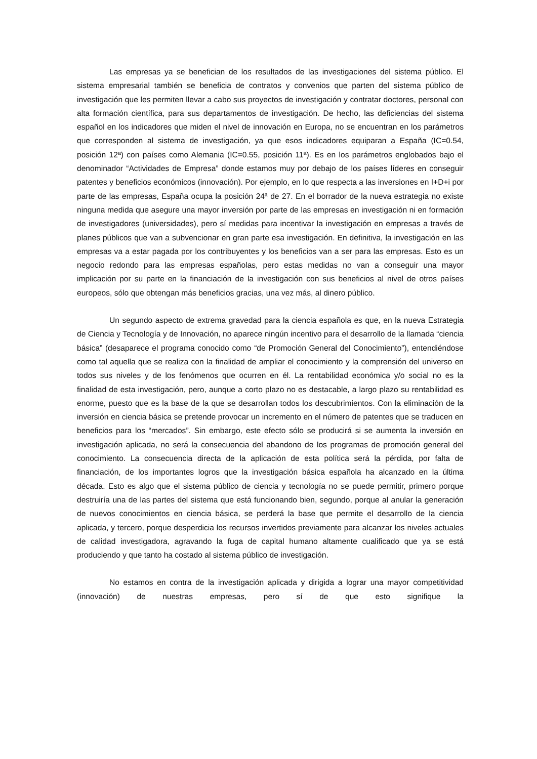Las empresas ya se benefician de los resultados de las investigaciones del sistema público. El sistema empresarial también se beneficia de contratos y convenios que parten del sistema público de investigación que les permiten llevar a cabo sus proyectos de investigación y contratar doctores, personal con alta formación científica, para sus departamentos de investigación. De hecho, las deficiencias del sistema español en los indicadores que miden el nivel de innovación en Europa, no se encuentran en los parámetros que corresponden al sistema de investigación, ya que esos indicadores equiparan a España (IC=0.54, posición 12ª) con países como Alemania (IC=0.55, posición 11ª). Es en los parámetros englobados bajo el denominador “Actividades de Empresa” donde estamos muy por debajo de los países líderes en conseguir patentes y beneficios económicos (innovación). Por ejemplo, en lo que respecta a las inversiones en I+D+i por parte de las empresas, España ocupa la posición 24ª de 27. En el borrador de la nueva estrategia no existe ninguna medida que asegure una mayor inversión por parte de las empresas en investigación ni en formación de investigadores (universidades), pero sí medidas para incentivar la investigación en empresas a través de planes públicos que van a subvencionar en gran parte esa investigación. En definitiva, la investigación en las empresas va a estar pagada por los contribuyentes y los beneficios van a ser para las empresas. Esto es un negocio redondo para las empresas españolas, pero estas medidas no van a conseguir una mayor implicación por su parte en la financiación de la investigación con sus beneficios al nivel de otros países europeos, sólo que obtengan más beneficios gracias, una vez más, al dinero público.
Un segundo aspecto de extrema gravedad para la ciencia española es que, en la nueva Estrategia de Ciencia y Tecnología y de Innovación, no aparece ningún incentivo para el desarrollo de la llamada “ciencia básica” (desaparece el programa conocido como “de Promoción General del Conocimiento”), entendiéndose como tal aquella que se realiza con la finalidad de ampliar el conocimiento y la comprensión del universo en todos sus niveles y de los fenómenos que ocurren en él. La rentabilidad económica y/o social no es la finalidad de esta investigación, pero, aunque a corto plazo no es destacable, a largo plazo su rentabilidad es enorme, puesto que es la base de la que se desarrollan todos los descubrimientos. Con la eliminación de la inversión en ciencia básica se pretende provocar un incremento en el número de patentes que se traducen en beneficios para los “mercados”. Sin embargo, este efecto sólo se producirá si se aumenta la inversión en investigación aplicada, no será la consecuencia del abandono de los programas de promoción general del conocimiento. La consecuencia directa de la aplicación de esta política será la pérdida, por falta de financiación, de los importantes logros que la investigación básica española ha alcanzado en la última década. Esto es algo que el sistema público de ciencia y tecnología no se puede permitir, primero porque destruiría una de las partes del sistema que está funcionando bien, segundo, porque al anular la generación de nuevos conocimientos en ciencia básica, se perderá la base que permite el desarrollo de la ciencia aplicada, y tercero, porque desperdicia los recursos invertidos previamente para alcanzar los niveles actuales de calidad investigadora, agravando la fuga de capital humano altamente cualificado que ya se está produciendo y que tanto ha costado al sistema público de investigación.
No estamos en contra de la investigación aplicada y dirigida a lograr una mayor competitividad (innovación) de nuestras empresas, pero sí de que esto signifique la